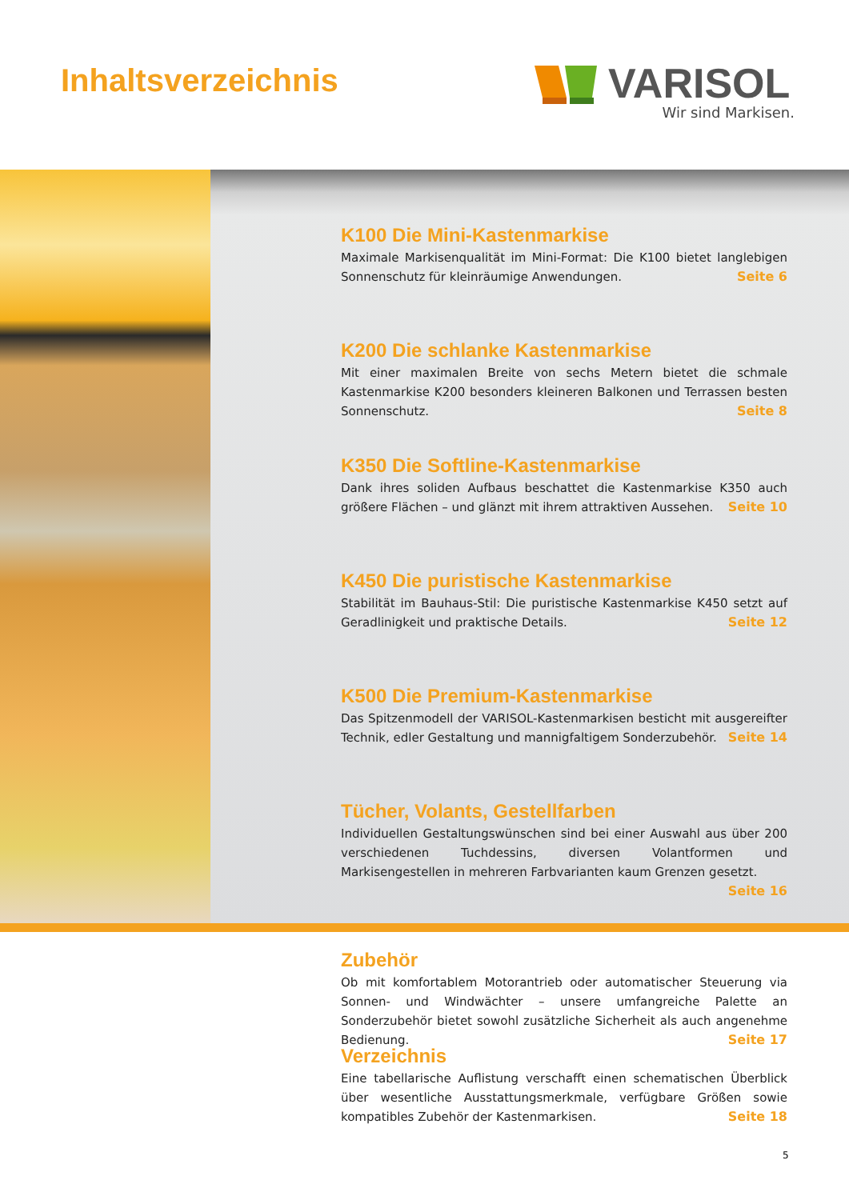Inhaltsverzeichnis
VARISOL
Wir sind Markisen.
K100 Die Mini-Kastenmarkise
Maximale Markisenqualität im Mini-Format: Die K100 bietet langlebigen Sonnen­schutz für kleinräumige Anwendungen. Seite 6
K200 Die schlanke Kastenmarkise
Mit einer maximalen Breite von sechs Metern bietet die schmale Kastenmarkise K200 besonders kleineren Balkonen und Terrassen besten Sonnenschutz. Seite 8
K350 Die Softline-Kastenmarkise
Dank ihres soliden Aufbaus beschattet die Kastenmarkise K350 auch größere Flächen – und glänzt mit ihrem attraktiven Aussehen. Seite 10
K450 Die puristische Kastenmarkise
Stabilität im Bauhaus-Stil: Die puristische Kastenmarkise K450 setzt auf Geradlinig­keit und praktische Details. Seite 12
K500 Die Premium-Kastenmarkise
Das Spitzenmodell der VARISOL-Kastenmarkisen besticht mit ausgereifter Technik, edler Gestaltung und mannigfaltigem Sonderzubehör. Seite 14
Tücher, Volants, Gestellfarben
Individuellen Gestaltungswünschen sind bei einer Auswahl aus über 200 verschie­denen Tuchdessins, diversen Volantformen und Markisengestellen in mehreren Farb­varianten kaum Grenzen gesetzt. Seite 16
Zubehör
Ob mit komfortablem Motorantrieb oder automatischer Steuerung via Sonnen- und Windwächter – unsere umfangreiche Palette an Sonderzubehör bietet sowohl zu­sätzliche Sicherheit als auch angenehme Bedienung. Seite 17
Verzeichnis
Eine tabellarische Auflistung verschafft einen schematischen Überblick über wesentliche Ausstattungsmerkmale, verfügbare Größen sowie kompatibles Zubehör der Kastenmarkisen. Seite 18
5